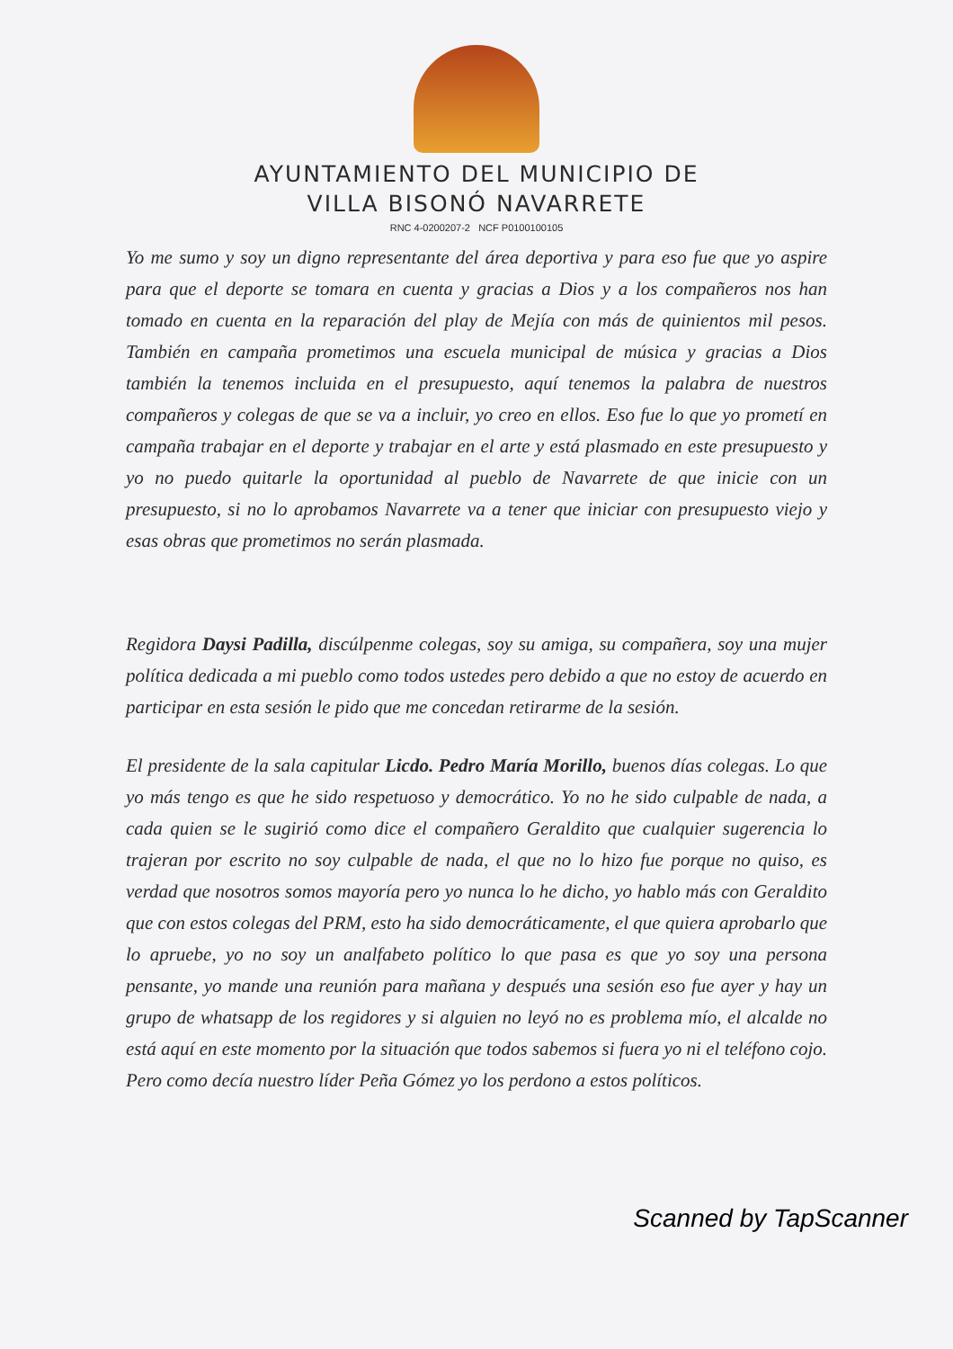AYUNTAMIENTO DEL MUNICIPIO DE
VILLA BISONÓ NAVARRETE
RNC 4-0200207-2 NCF P0100100105
Yo me sumo y soy un digno representante del área deportiva y para eso fue que yo aspire para que el deporte se tomara en cuenta y gracias a Dios y a los compañeros nos han tomado en cuenta en la reparación del play de Mejía con más de quinientos mil pesos. También en campaña prometimos una escuela municipal de música y gracias a Dios también la tenemos incluida en el presupuesto, aquí tenemos la palabra de nuestros compañeros y colegas de que se va a incluir, yo creo en ellos. Eso fue lo que yo prometí en campaña trabajar en el deporte y trabajar en el arte y está plasmado en este presupuesto y yo no puedo quitarle la oportunidad al pueblo de Navarrete de que inicie con un presupuesto, si no lo aprobamos Navarrete va a tener que iniciar con presupuesto viejo y esas obras que prometimos no serán plasmada.
Regidora Daysi Padilla, discúlpenme colegas, soy su amiga, su compañera, soy una mujer política dedicada a mi pueblo como todos ustedes pero debido a que no estoy de acuerdo en participar en esta sesión le pido que me concedan retirarme de la sesión.
El presidente de la sala capitular Licdo. Pedro María Morillo, buenos días colegas. Lo que yo más tengo es que he sido respetuoso y democrático. Yo no he sido culpable de nada, a cada quien se le sugirió como dice el compañero Geraldito que cualquier sugerencia lo trajeran por escrito no soy culpable de nada, el que no lo hizo fue porque no quiso, es verdad que nosotros somos mayoría pero yo nunca lo he dicho, yo hablo más con Geraldito que con estos colegas del PRM, esto ha sido democráticamente, el que quiera aprobarlo que lo apruebe, yo no soy un analfabeto político lo que pasa es que yo soy una persona pensante, yo mande una reunión para mañana y después una sesión eso fue ayer y hay un grupo de whatsapp de los regidores y si alguien no leyó no es problema mío, el alcalde no está aquí en este momento por la situación que todos sabemos si fuera yo ni el teléfono cojo. Pero como decía nuestro líder Peña Gómez yo los perdono a estos políticos.
Scanned by TapScanner